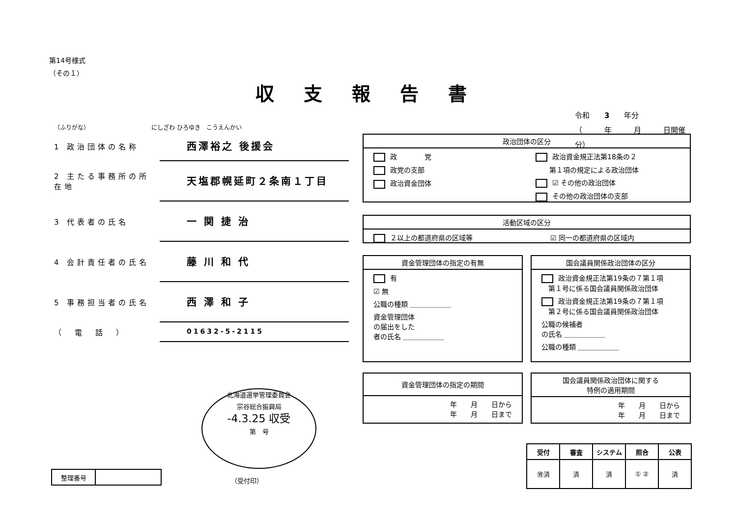第14号様式
（その１）
収支報告書
令和　　3　　年分
（　　　年　　　月　　　日開催分）
（ふりがな）　　　　　　　　　　　にしざわ ひろゆき　こうえんかい
1 政治団体の名称 西澤裕之 後援会
2 主たる事務所の所在地 天塩郡幌延町２条南１丁目
3 代表者の氏名 一 関 捷 治
4 会計責任者の氏名 藤 川 和 代
5 事務担当者の氏名 西 澤 和 子
（　電　話　） 01632-5-2115
政治団体の区分
政　　　　党
政党の支部
政治資金団体
政治資金規正法第18条の２
　　第１項の規定による政治団体
☑ その他の政治団体
その他の政治団体の支部
活動区域の区分
２以上の都道府県の区域等 ☑ 同一の都道府県の区域内
資金管理団体の指定の有無
有
☑ 無
公職の種類 ＿＿＿＿＿＿
資金管理団体
の届出をした
者の氏名 ＿＿＿＿＿＿
国会議員関係政治団体の区分
政治資金規正法第19条の７第１項
　第１号に係る国会議員関係政治団体
政治資金規正法第19条の７第１項
　第２号に係る国会議員関係政治団体
公職の候補者
の氏名 ＿＿＿＿＿＿
公職の種類 ＿＿＿＿＿＿
資金管理団体の指定の期間
年　　月　　日から
年　　月　　日まで
国会議員関係政治団体に関する
特例の適用期間
年　　月　　日から
年　　月　　日まで
北海道選挙管理委員会
宗谷総合振興局
-4.3.25 収受
第　号
（受付印）
| 整理番号 | |
| 受付 | 審査 | システム | 照合 | 公表 |
| --- | --- | --- | --- | --- |
| ㊮済 | 済 | 済 | ① ② | 済 |